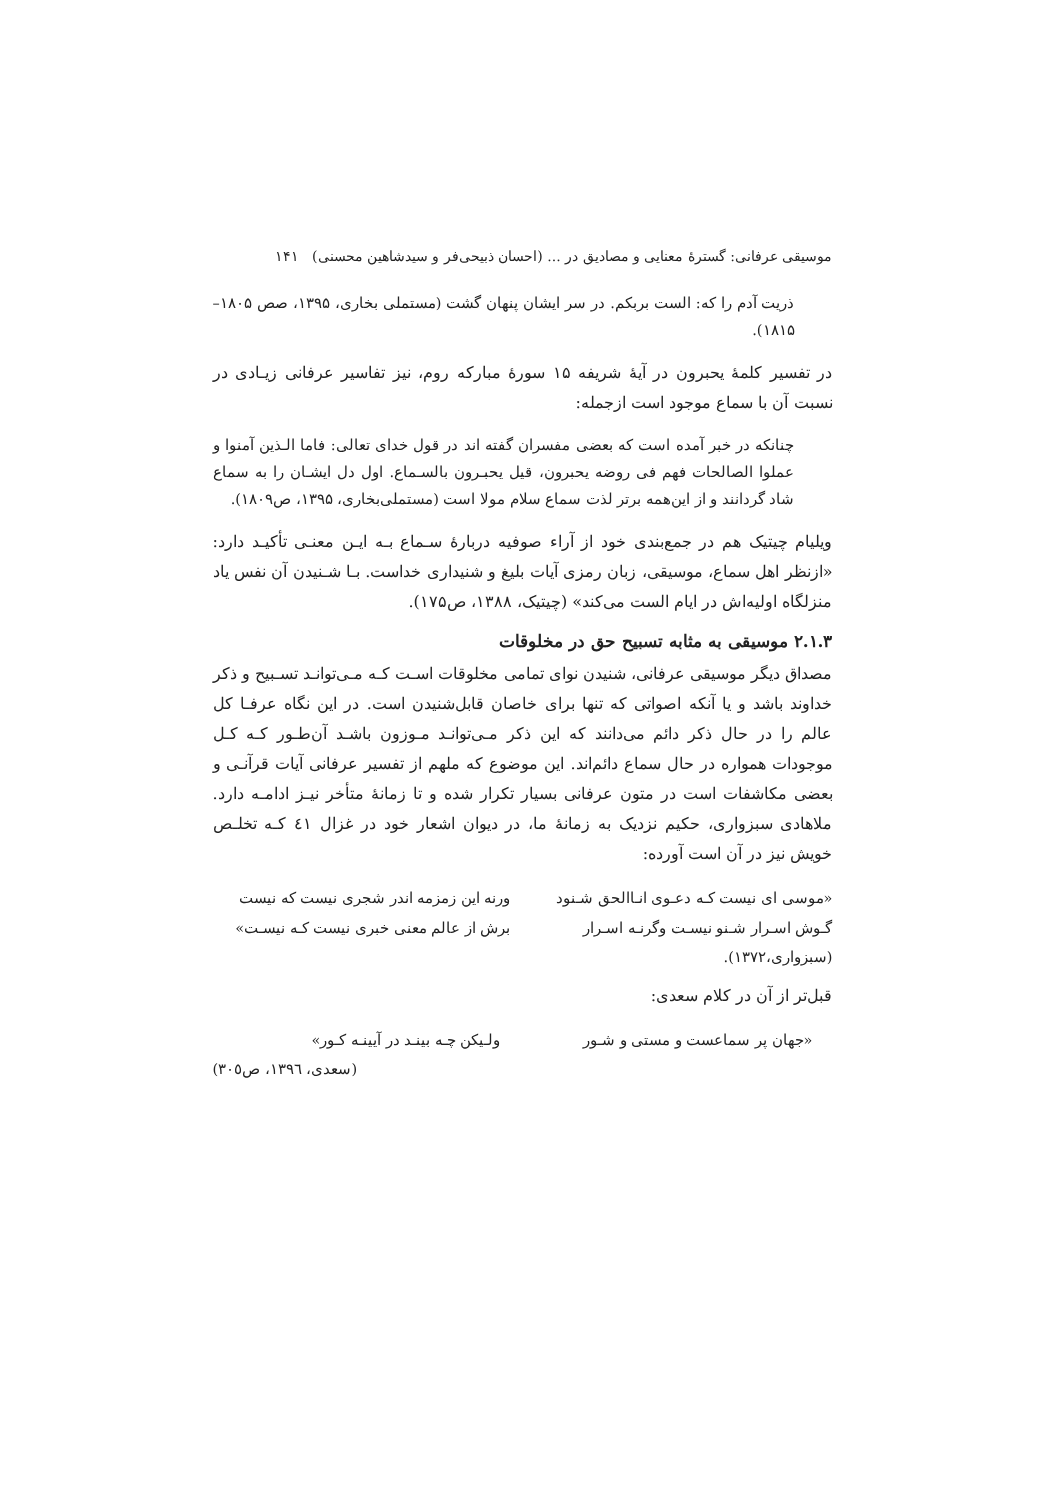موسیقی عرفانی: گسترهٔ معنایی و مصادیق در ... (احسان ذبیحی‌فر و سیدشاهین محسنی) ۱۴۱
ذریت آدم را که: الست بربکم. در سر ایشان پنهان گشت (مستملی بخاری، ۱۳۹۵، صص ۱۸۰۵–۱۸۱۵).
در تفسیر کلمهٔ یحبرون در آیهٔ شریفه ۱۵ سورهٔ مبارکه روم، نیز تفاسیر عرفانی زیـادی در نسبت آن با سماع موجود است ازجمله:
چنانکه در خبر آمده است که بعضی مفسران گفته اند در قول خدای تعالی: فاما الـذین آمنوا و عملوا الصالحات فهم فی روضه یحبرون، قیل یحبـرون بالسـماع. اول دل ایشـان را به سماع شاد گردانند و از این‌همه برتر لذت سماع سلام مولا است (مستملی‌بخاری، ۱۳۹۵، ص۱۸۰۹).
ویلیام چیتیک هم در جمع‌بندی خود از آراء صوفیه دربارهٔ سـماع بـه ایـن معنـی تأکیـد دارد: «ازنظر اهل سماع، موسیقی، زبان رمزی آیات بلیغ و شنیداری خداست. بـا شـنیدن آن نفس یاد منزلگاه اولیه‌اش در ایام الست می‌کند» (چیتیک، ۱۳۸۸، ص۱۷۵).
۲.۱.۳ موسیقی به مثابه تسبیح حق در مخلوقات
مصداق دیگر موسیقی عرفانی، شنیدن نوای تمامی مخلوقات اسـت کـه مـی‌توانـد تسـبیح و ذکر خداوند باشد و یا آنکه اصواتی که تنها برای خاصان قابل‌شنیدن است. در این نگاه عرفـا کل عالم را در حال ذکر دائم می‌دانند که این ذکر مـی‌توانـد مـوزون باشـد آن‌طـور کـه کـل موجودات همواره در حال سماع دائم‌اند. این موضوع که ملهم از تفسیر عرفانی آیات قرآنـی و بعضی مکاشفات است در متون عرفانی بسیار تکرار شده و تا زمانهٔ متأخر نیـز ادامـه دارد. ملاهادی سبزواری، حکیم نزدیک به زمانهٔ ما، در دیوان اشعار خود در غزال ٤١ کـه تخلـص خویش نیز در آن است آورده:
«موسی ای نیست کـه دعـوی انـاالحق شـنود ورنه این زمزمه اندر شجری نیست که نیست
گـوش اسـرار شـنو نیسـت وگرنـه اسـرار برش از عالم معنی خبری نیست کـه نیسـت»
(سبزواری،۱۳۷۲).
قبل‌تر از آن در کلام سعدی:
«جهان پر سماعست و مستی و شـور ولـیکن چـه بینـد در آیینـه کـور»
(سعدی، ١٣٩٦، ص٣٠٥)